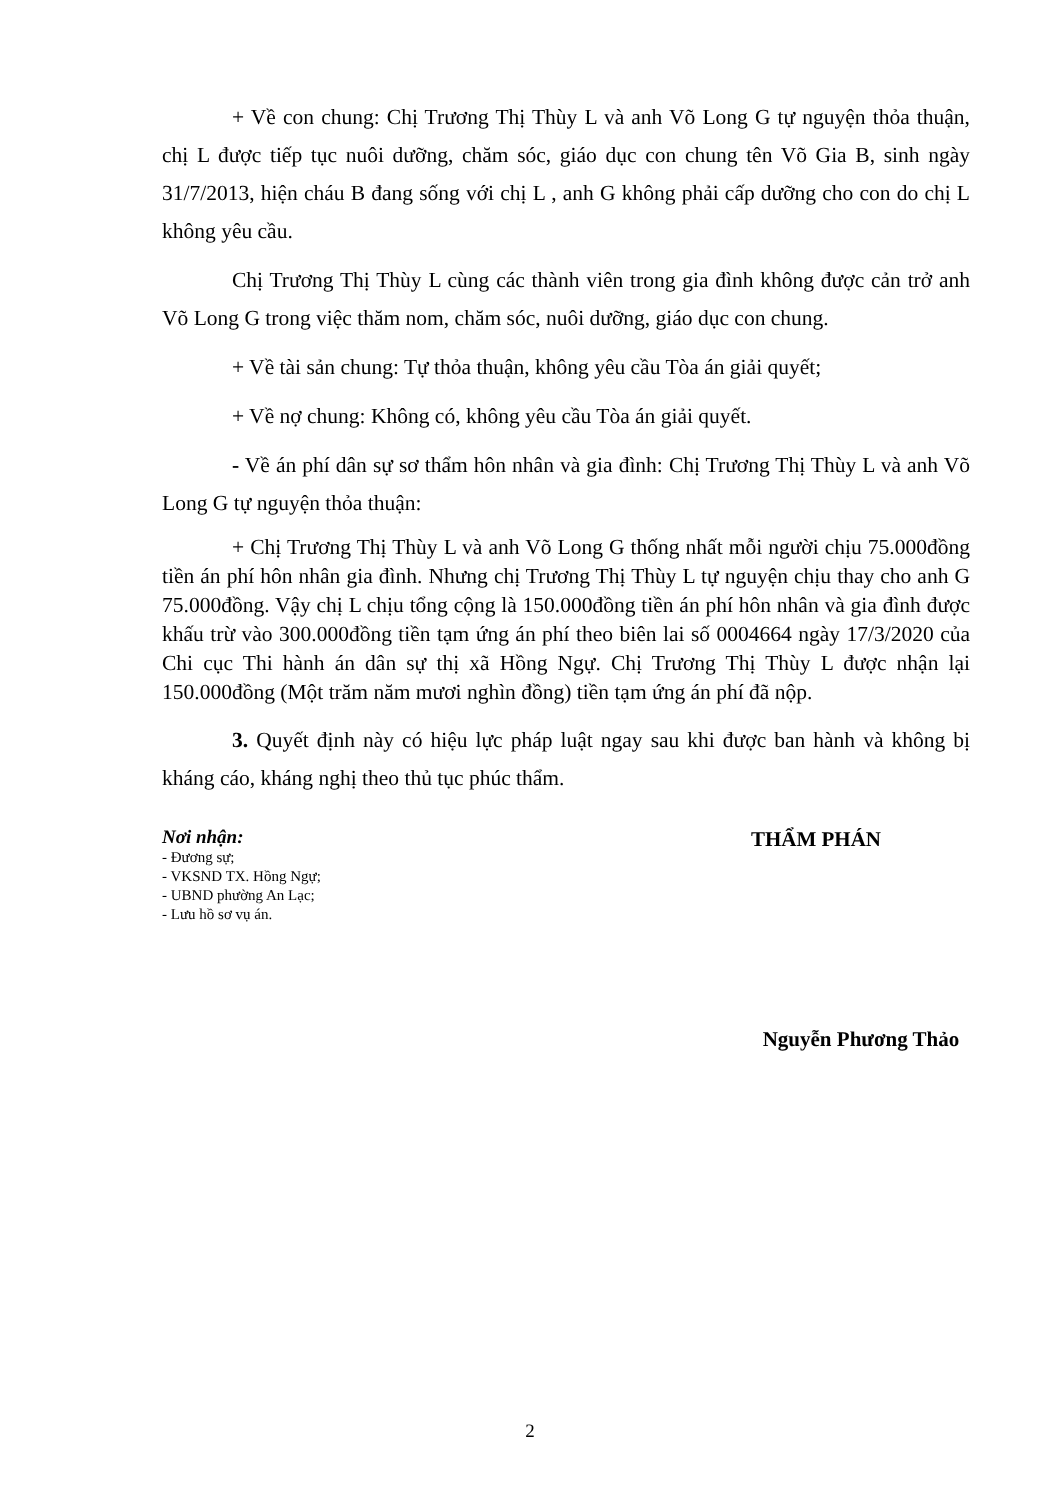+ Về con chung: Chị Trương Thị Thùy L và anh Võ Long G tự nguyện thỏa thuận, chị L được tiếp tục nuôi dưỡng, chăm sóc, giáo dục con chung tên Võ Gia B, sinh ngày 31/7/2013, hiện cháu B đang sống với chị L , anh G không phải cấp dưỡng cho con do chị L không yêu cầu.
Chị Trương Thị Thùy L cùng các thành viên trong gia đình không được cản trở anh Võ Long G trong việc thăm nom, chăm sóc, nuôi dưỡng, giáo dục con chung.
+ Về tài sản chung: Tự thỏa thuận, không yêu cầu Tòa án giải quyết;
+ Về nợ chung: Không có, không yêu cầu Tòa án giải quyết.
- Về án phí dân sự sơ thẩm hôn nhân và gia đình: Chị Trương Thị Thùy L và anh Võ Long G tự nguyện thỏa thuận:
+ Chị Trương Thị Thùy L và anh Võ Long G thống nhất mỗi người chịu 75.000đồng tiền án phí hôn nhân gia đình. Nhưng chị Trương Thị Thùy L tự nguyện chịu thay cho anh G 75.000đồng. Vậy chị L chịu tổng cộng là 150.000đồng tiền án phí hôn nhân và gia đình được khấu trừ vào 300.000đồng tiền tạm ứng án phí theo biên lai số 0004664 ngày 17/3/2020 của Chi cục Thi hành án dân sự thị xã Hồng Ngự. Chị Trương Thị Thùy L được nhận lại 150.000đồng (Một trăm năm mươi nghìn đồng) tiền tạm ứng án phí đã nộp.
3. Quyết định này có hiệu lực pháp luật ngay sau khi được ban hành và không bị kháng cáo, kháng nghị theo thủ tục phúc thẩm.
Nơi nhận:
- Đương sự;
- VKSND TX. Hồng Ngự;
- UBND phường An Lạc;
- Lưu hồ sơ vụ án.
THẨM PHÁN
Nguyễn Phương Thảo
2